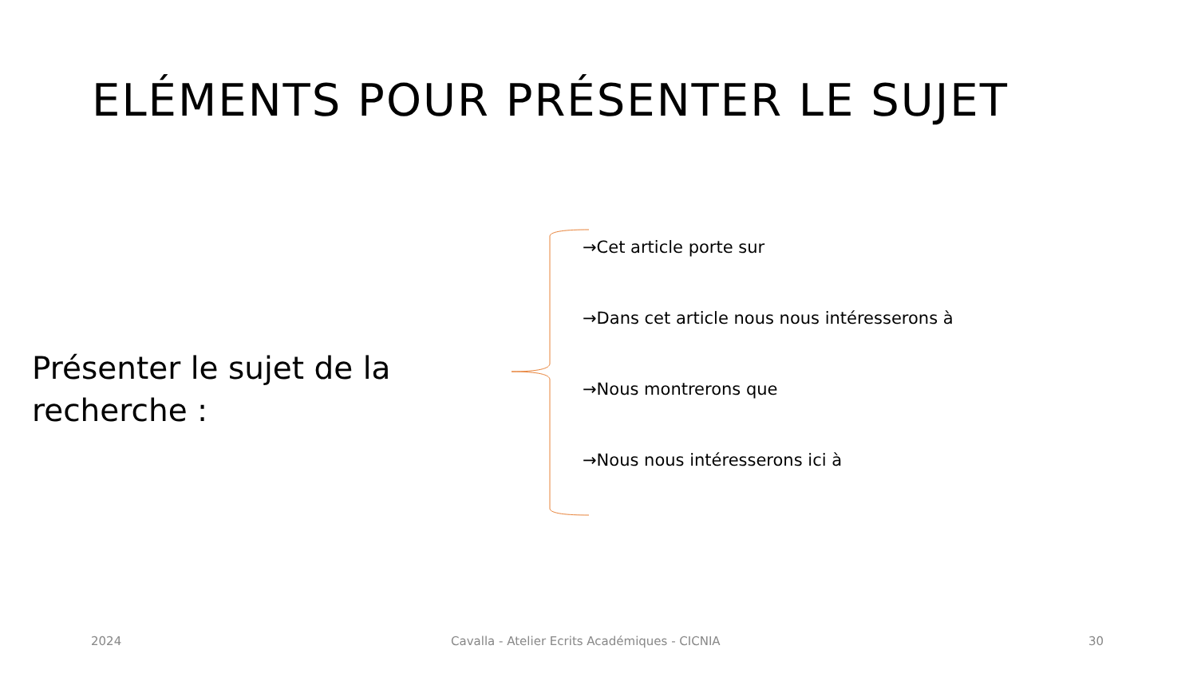ELÉMENTS POUR PRÉSENTER LE SUJET
Présenter le sujet de la recherche :
→Cet article porte sur
→Dans cet article nous nous intéresserons à
→Nous montrerons que
→Nous nous intéresserons ici à
2024
Cavalla - Atelier Ecrits Académiques - CICNIA
30